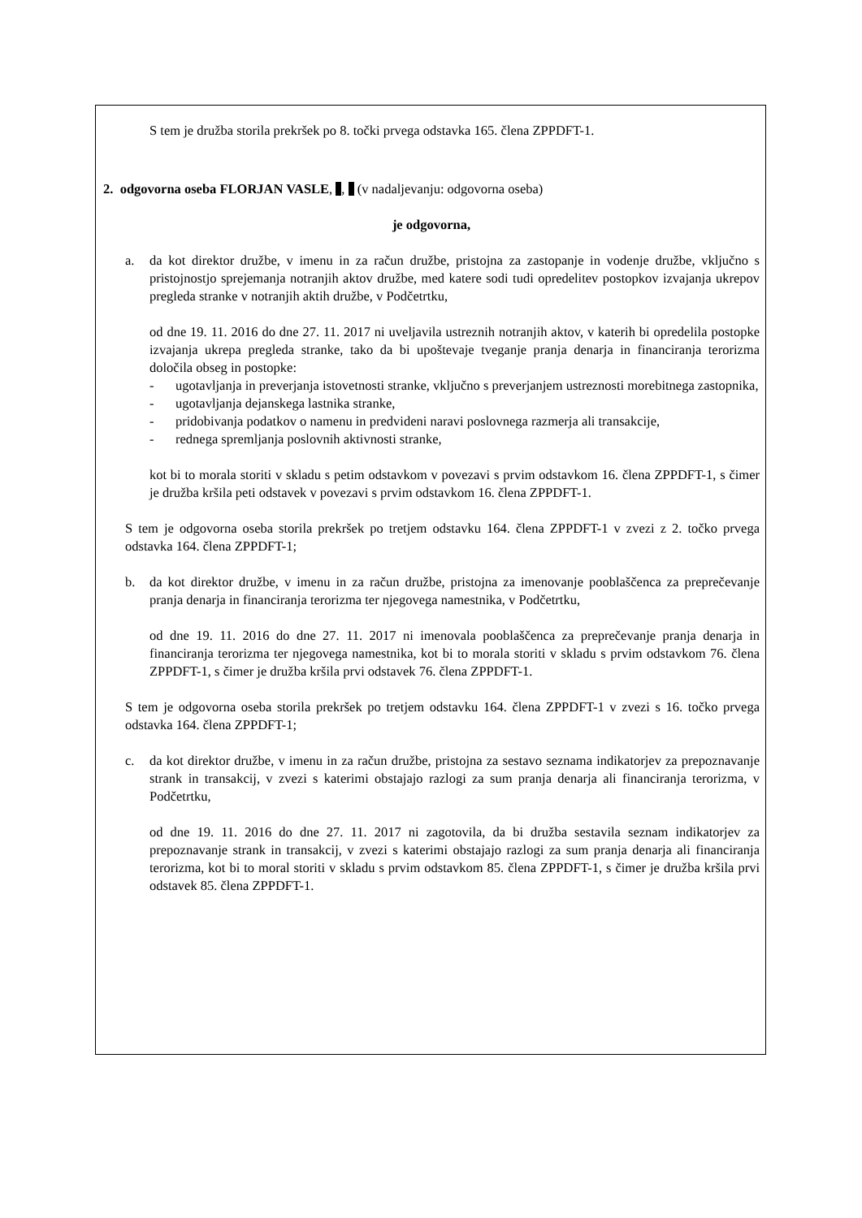S tem je družba storila prekršek po 8. točki prvega odstavka 165. člena ZPPDFT-1.
2. odgovorna oseba FLORJAN VASLE, , (v nadaljevanju: odgovorna oseba)
je odgovorna,
a. da kot direktor družbe, v imenu in za račun družbe, pristojna za zastopanje in vodenje družbe, vključno s pristojnostjo sprejemanja notranjih aktov družbe, med katere sodi tudi opredelitev postopkov izvajanja ukrepov pregleda stranke v notranjih aktih družbe, v Podčetrtku,
od dne 19. 11. 2016 do dne 27. 11. 2017 ni uveljavila ustreznih notranjih aktov, v katerih bi opredelila postopke izvajanja ukrepa pregleda stranke, tako da bi upoštevaje tveganje pranja denarja in financiranja terorizma določila obseg in postopke:
- ugotavljanja in preverjanja istovetnosti stranke, vključno s preverjanjem ustreznosti morebitnega zastopnika,
- ugotavljanja dejanskega lastnika stranke,
- pridobivanja podatkov o namenu in predvideni naravi poslovnega razmerja ali transakcije,
- rednega spremljanja poslovnih aktivnosti stranke,
kot bi to morala storiti v skladu s petim odstavkom v povezavi s prvim odstavkom 16. člena ZPPDFT-1, s čimer je družba kršila peti odstavek v povezavi s prvim odstavkom 16. člena ZPPDFT-1.
S tem je odgovorna oseba storila prekršek po tretjem odstavku 164. člena ZPPDFT-1 v zvezi z 2. točko prvega odstavka 164. člena ZPPDFT-1;
b. da kot direktor družbe, v imenu in za račun družbe, pristojna za imenovanje pooblaščenca za preprečevanje pranja denarja in financiranja terorizma ter njegovega namestnika, v Podčetrtku,
od dne 19. 11. 2016 do dne 27. 11. 2017 ni imenovala pooblaščenca za preprečevanje pranja denarja in financiranja terorizma ter njegovega namestnika, kot bi to morala storiti v skladu s prvim odstavkom 76. člena ZPPDFT-1, s čimer je družba kršila prvi odstavek 76. člena ZPPDFT-1.
S tem je odgovorna oseba storila prekršek po tretjem odstavku 164. člena ZPPDFT-1 v zvezi s 16. točko prvega odstavka 164. člena ZPPDFT-1;
c. da kot direktor družbe, v imenu in za račun družbe, pristojna za sestavo seznama indikatorjev za prepoznavanje strank in transakcij, v zvezi s katerimi obstajajo razlogi za sum pranja denarja ali financiranja terorizma, v Podčetrtku,
od dne 19. 11. 2016 do dne 27. 11. 2017 ni zagotovila, da bi družba sestavila seznam indikatorjev za prepoznavanje strank in transakcij, v zvezi s katerimi obstajajo razlogi za sum pranja denarja ali financiranja terorizma, kot bi to moral storiti v skladu s prvim odstavkom 85. člena ZPPDFT-1, s čimer je družba kršila prvi odstavek 85. člena ZPPDFT-1.